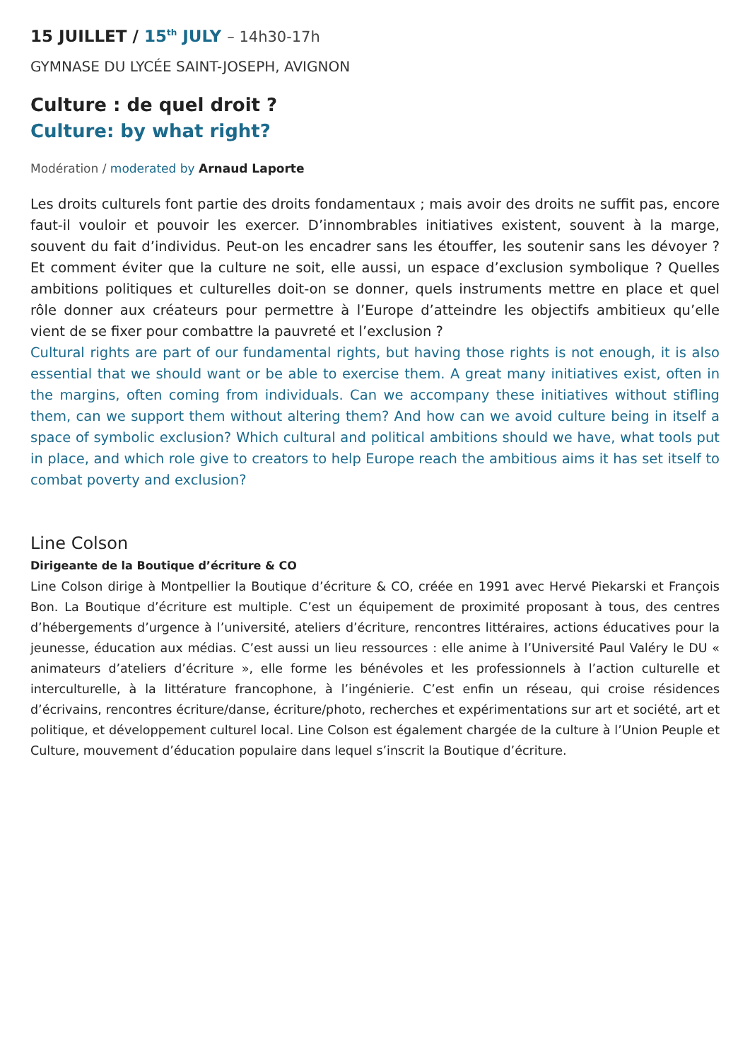15 JUILLET / 15<sup>th</sup> JULY – 14h30-17h
GYMNASE DU LYCÉE SAINT-JOSEPH, AVIGNON
Culture : de quel droit ?
Culture: by what right?
Modération / moderated by Arnaud Laporte
Les droits culturels font partie des droits fondamentaux ; mais avoir des droits ne suffit pas, encore faut-il vouloir et pouvoir les exercer. D’innombrables initiatives existent, souvent à la marge, souvent du fait d’individus. Peut-on les encadrer sans les étouffer, les soutenir sans les dévoyer ? Et comment éviter que la culture ne soit, elle aussi, un espace d’exclusion symbolique ? Quelles ambitions politiques et culturelles doit-on se donner, quels instruments mettre en place et quel rôle donner aux créateurs pour permettre à l’Europe d’atteindre les objectifs ambitieux qu’elle vient de se fixer pour combattre la pauvreté et l’exclusion ?
Cultural rights are part of our fundamental rights, but having those rights is not enough, it is also essential that we should want or be able to exercise them. A great many initiatives exist, often in the margins, often coming from individuals. Can we accompany these initiatives without stifling them, can we support them without altering them? And how can we avoid culture being in itself a space of symbolic exclusion? Which cultural and political ambitions should we have, what tools put in place, and which role give to creators to help Europe reach the ambitious aims it has set itself to combat poverty and exclusion?
Line Colson
Dirigeante de la Boutique d’écriture & CO
Line Colson dirige à Montpellier la Boutique d’écriture & CO, créée en 1991 avec Hervé Piekarski et François Bon. La Boutique d’écriture est multiple. C’est un équipement de proximité proposant à tous, des centres d’hébergements d’urgence à l’université, ateliers d’écriture, rencontres littéraires, actions éducatives pour la jeunesse, éducation aux médias. C’est aussi un lieu ressources : elle anime à l’Université Paul Valéry le DU « animateurs d’ateliers d’écriture », elle forme les bénévoles et les professionnels à l’action culturelle et interculturelle, à la littérature francophone, à l’ingénierie. C’est enfin un réseau, qui croise résidences d’écrivains, rencontres écriture/danse, écriture/photo, recherches et expérimentations sur art et société, art et politique, et développement culturel local. Line Colson est également chargée de la culture à l’Union Peuple et Culture, mouvement d’éducation populaire dans lequel s’inscrit la Boutique d’écriture.